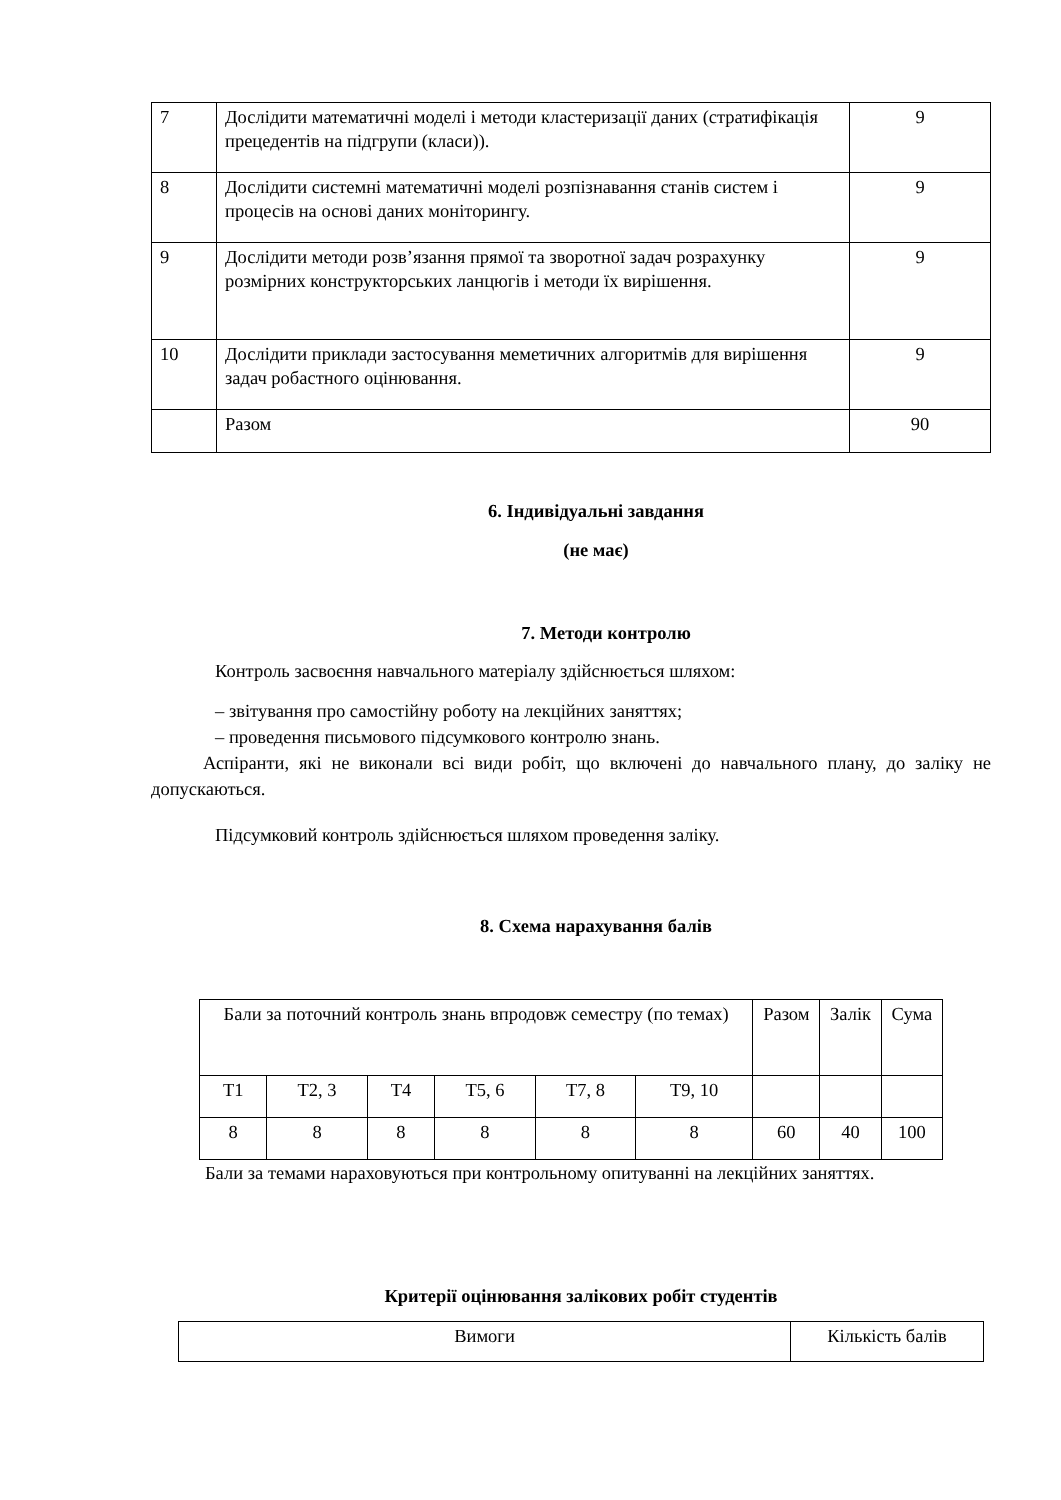| 7 | Дослідити математичні моделі і методи кластеризації даних (стратифікація прецедентів на підгрупи (класи)). | 9 |
| 8 | Дослідити системні математичні моделі розпізнавання станів систем і процесів на основі даних моніторингу. | 9 |
| 9 | Дослідити методи розв’язання прямої та зворотної задач розрахунку розмірних конструкторських ланцюгів і методи їх вирішення. | 9 |
| 10 | Дослідити приклади застосування меметичних алгоритмів для вирішення задач робастного оцінювання. | 9 |
| | Разом | 90 |
6. Індивідуальні завдання
(не має)
7. Методи контролю
Контроль засвоєння навчального матеріалу здійснюється шляхом:
– звітування про самостійну роботу на лекційних заняттях;
– проведення письмового підсумкового контролю знань.
Аспіранти, які не виконали всі види робіт, що включені до навчального плану, до заліку не допускаються.
Підсумковий контроль здійснюється шляхом проведення заліку.
8. Схема нарахування балів
| Бали за поточний контроль знань впродовж семестру (по темах) | | | | | | Разом | Залік | Сума |
| Т1 | Т2, 3 | Т4 | Т5, 6 | Т7, 8 | Т9, 10 | | | |
| 8 | 8 | 8 | 8 | 8 | 8 | 60 | 40 | 100 |
Бали за темами нараховуються при контрольному опитуванні на лекційних заняттях.
Критерії оцінювання залікових робіт студентів
| Вимоги | Кількість балів |